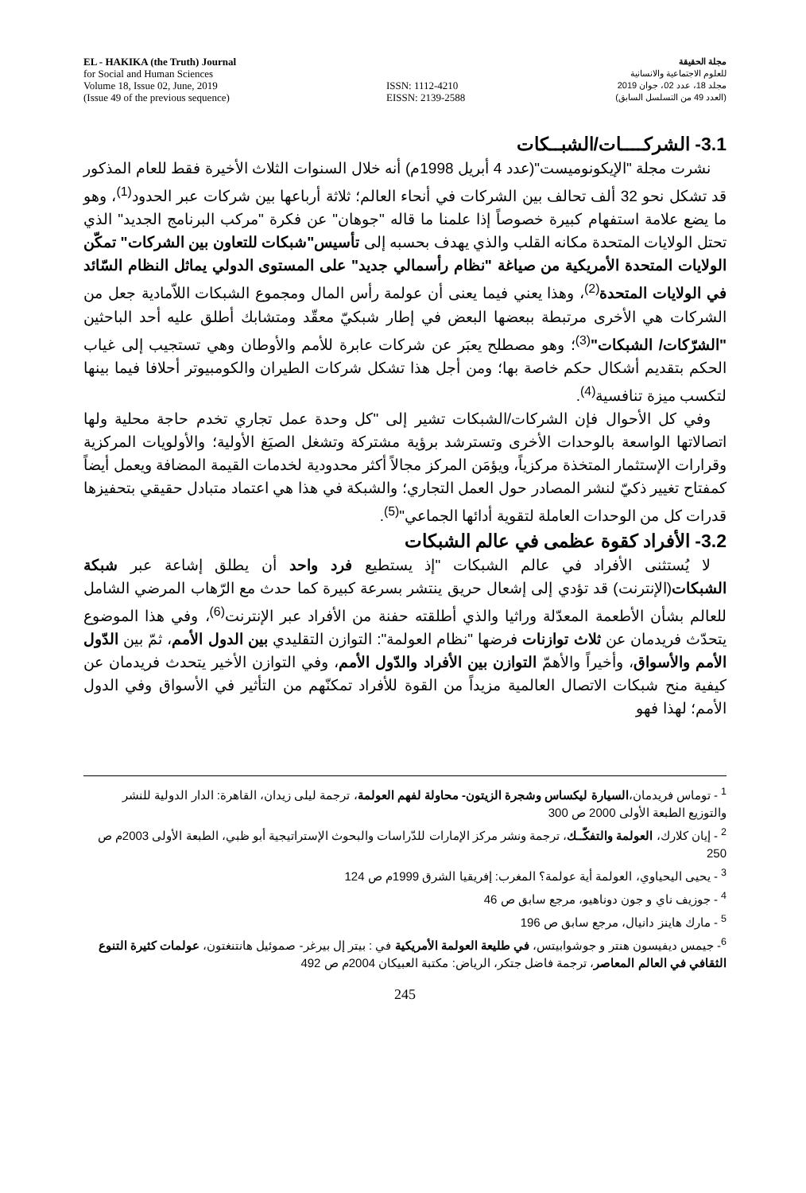EL - HAKIKA (the Truth) Journal
for Social and Human Sciences
Volume 18, Issue 02, June, 2019
(Issue 49 of the previous sequence)
ISSN: 1112-4210
EISSN: 2139-2588
مجلة الحقيقة
للعلوم الاجتماعية والانسانية
مجلد 18، عدد 02، جوان 2019
(العدد 49 من التسلسل السابق)
3.1- الشركــــات/الشبــكات
نشرت مجلة "الإيكونوميست"(عدد 4 أبريل 1998م) أنه خلال السنوات الثلاث الأخيرة فقط للعام المذكور قد تشكل نحو 32 ألف تحالف بين الشركات في أنحاء العالم؛ ثلاثة أرباعها بين شركات عبر الحدود<sup>(1)</sup>، وهو ما يضع علامة استفهام كبيرة خصوصاً إذا علمنا ما قاله "جوهان" عن فكرة "مركب البرنامج الجديد" الذي تحتل الولايات المتحدة مكانه القلب والذي يهدف بحسبه إلى تأسيس"شبكات للتعاون بين الشركات" تمكّن الولايات المتحدة الأمريكية من صياغة "نظام رأسمالي جديد" على المستوى الدولي يماثل النظام السّائد في الولايات المتحدة<sup>(2)</sup>، وهذا يعني فيما يعنى أن عولمة رأس المال ومجموع الشبكات اللاّمادية جعل من الشركات هي الأخرى مرتبطة ببعضها البعض في إطار شبكيّ معقّد ومتشابك أطلق عليه أحد الباحثين "الشرّكات/ الشبكات"<sup>(3)</sup>؛ وهو مصطلح يعبَر عن شركات عابرة للأمم والأوطان وهي تستجيب إلى غياب الحكم بتقديم أشكال حكم خاصة بها؛ ومن أجل هذا تشكل شركات الطيران والكومبيوتر أحلافا فيما بينها لتكسب ميزة تنافسية<sup>(4)</sup>.
وفي كل الأحوال فإن الشركات/الشبكات تشير إلى "كل وحدة عمل تجاري تخدم حاجة محلية ولها اتصالاتها الواسعة بالوحدات الأخرى وتسترشد برؤية مشتركة وتشغل الصيَغ الأولية؛ والأولويات المركزية وقرارات الإستثمار المتخذة مركزياً، ويؤمَن المركز مجالاً أكثر محدودية لخدمات القيمة المضافة ويعمل أيضاً كمفتاح تغيير ذكيّ لنشر المصادر حول العمل التجاري؛ والشبكة في هذا هي اعتماد متبادل حقيقي بتحفيزها قدرات كل من الوحدات العاملة لتقوية أدائها الجماعي"<sup>(5)</sup>.
3.2- الأفراد كقوة عظمى في عالم الشبكات
لا يُستثنى الأفراد في عالم الشبكات "إذ يستطيع فرد واحد أن يطلق إشاعة عبر شبكة الشبكات(الإنترنت) قد تؤدي إلى إشعال حريق ينتشر بسرعة كبيرة كما حدث مع الرّهاب المرضي الشامل للعالم بشأن الأطعمة المعدّلة وراثيا والذي أطلقته حفنة من الأفراد عبر الإنترنت<sup>(6)</sup>، وفي هذا الموضوع يتحدّث فريدمان عن ثلاث توازنات فرضها "نظام العولمة": التوازن التقليدي بين الدول الأمم، ثمّ بين الدّول الأمم والأسواق، وأخيراً والأهمّ التوازن بين الأفراد والدّول الأمم، وفي التوازن الأخير يتحدث فريدمان عن كيفية منح شبكات الاتصال العالمية مزيداً من القوة للأفراد تمكنّهم من التأثير في الأسواق وفي الدول الأمم؛ لهذا فهو
<sup>1</sup> - توماس فريدمان،السيارة ليكساس وشجرة الزيتون- محاولة لفهم العولمة، ترجمة ليلى زيدان، القاهرة: الدار الدولية للنشر والتوزيع الطبعة الأولى 2000 ص 300
<sup>2</sup> - إيان كلارك، العولمة والتفكّــك، ترجمة ونشر مركز الإمارات للدّراسات والبحوث الإستراتيجية أبو ظبي، الطبعة الأولى 2003م ص 250
<sup>3</sup> - يحيى اليحياوي، العولمة أية عولمة؟ المغرب: إفريقيا الشرق 1999م ص 124
<sup>4</sup> - جوزيف ناي و جون دوناهيو، مرجع سابق ص 46
<sup>5</sup> - مارك هاينز دانيال، مرجع سابق ص 196
<sup>6</sup>- جيمس ديفيسون هنتر و جوشوابيتس، في طليعة العولمة الأمريكية في : بيتر إل بيرغر- صموئيل هانتنغتون، عولمات كثيرة التنوع الثقافي في العالم المعاصر، ترجمة فاضل جتكر، الرياض: مكتبة العبيكان 2004م ص 492
245